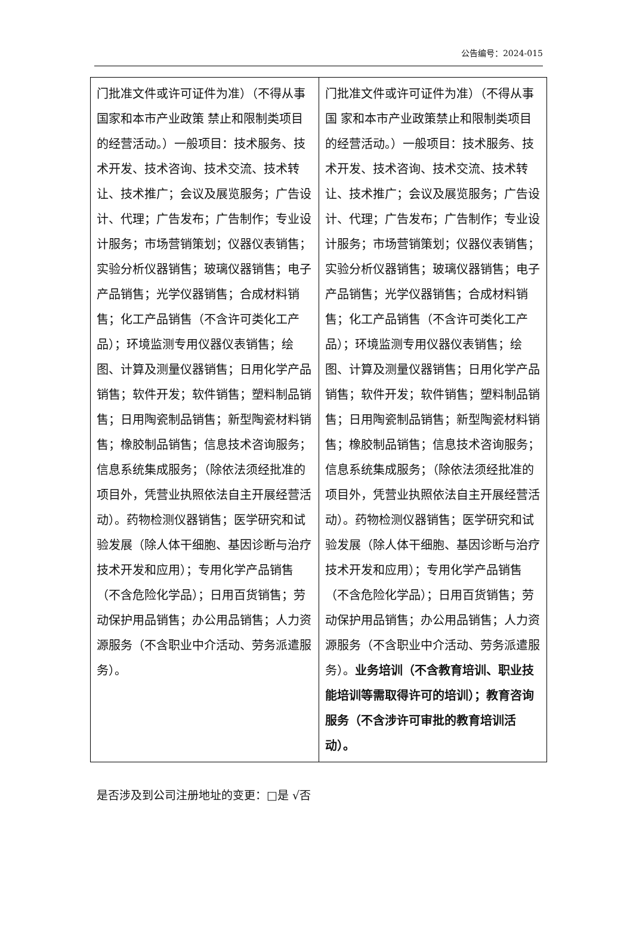公告编号：2024-015
| 门批准文件或许可证件为准）（不得从事国家和本市产业政策 禁止和限制类项目的经营活动。）一般项目：技术服务、技术开发、技术咨询、技术交流、技术转让、技术推广；会议及展览服务；广告设计、代理；广告发布；广告制作；专业设计服务；市场营销策划；仪器仪表销售；实验分析仪器销售；玻璃仪器销售；电子产品销售；光学仪器销售；合成材料销售；化工产品销售（不含许可类化工产品）；环境监测专用仪器仪表销售；绘图、计算及测量仪器销售；日用化学产品销售；软件开发；软件销售；塑料制品销售；日用陶瓷制品销售；新型陶瓷材料销售；橡胶制品销售；信息技术咨询服务；信息系统集成服务；（除依法须经批准的项目外，凭营业执照依法自主开展经营活动）。药物检测仪器销售；医学研究和试验发展（除人体干细胞、基因诊断与治疗技术开发和应用）；专用化学产品销售（不含危险化学品）；日用百货销售；劳动保护用品销售；办公用品销售；人力资源服务（不含职业中介活动、劳务派遣服务）。 | 门批准文件或许可证件为准）（不得从事国 家和本市产业政策禁止和限制类项目的经营活动。）一般项目：技术服务、技术开发、技术咨询、技术交流、技术转让、技术推广；会议及展览服务；广告设计、代理；广告发布；广告制作；专业设计服务；市场营销策划；仪器仪表销售；实验分析仪器销售；玻璃仪器销售；电子产品销售；光学仪器销售；合成材料销售；化工产品销售（不含许可类化工产品）；环境监测专用仪器仪表销售；绘图、计算及测量仪器销售；日用化学产品销售；软件开发；软件销售；塑料制品销售；日用陶瓷制品销售；新型陶瓷材料销售；橡胶制品销售；信息技术咨询服务；信息系统集成服务；（除依法须经批准的项目外，凭营业执照依法自主开展经营活动）。药物检测仪器销售；医学研究和试验发展（除人体干细胞、基因诊断与治疗技术开发和应用）；专用化学产品销售（不含危险化学品）；日用百货销售；劳动保护用品销售；办公用品销售；人力资源服务（不含职业中介活动、劳务派遣服务）。 业务培训（不含教育培训、职业技能培训等需取得许可的培训）；教育咨询服务（不含涉许可审批的教育培训活动）。 |
是否涉及到公司注册地址的变更：□是 √否